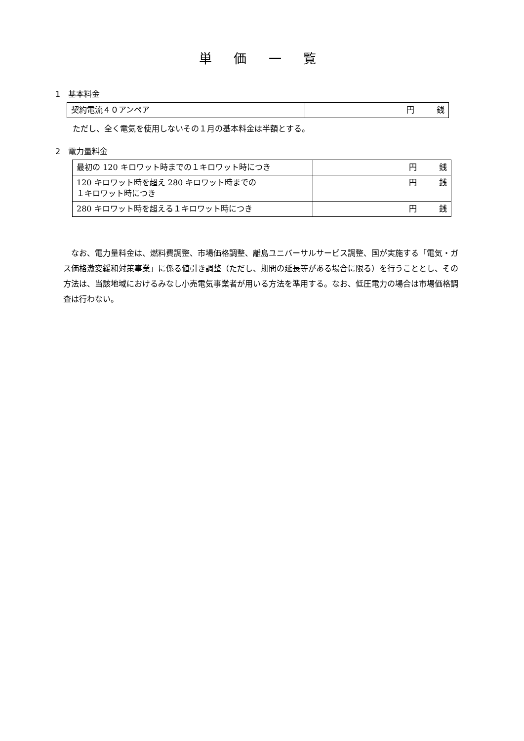単 価 一 覧
1　基本料金
| 契約電流４０アンペア | 円 銭 |
ただし、全く電気を使用しないその１月の基本料金は半額とする。
2　電力量料金
| 最初の 120 キロワット時までの１キロワット時につき | 円 銭 |
| 120 キロワット時を超え 280 キロワット時までの １キロワット時につき | 円 銭 |
| 280 キロワット時を超える１キロワット時につき | 円 銭 |
なお、電力量料金は、燃料費調整、市場価格調整、離島ユニバーサルサービス調整、国が実施する「電気・ガス価格激変緩和対策事業」に係る値引き調整（ただし、期間の延長等がある場合に限る）を行うこととし、その方法は、当該地域におけるみなし小売電気事業者が用いる方法を準用する。なお、低圧電力の場合は市場価格調査は行わない。